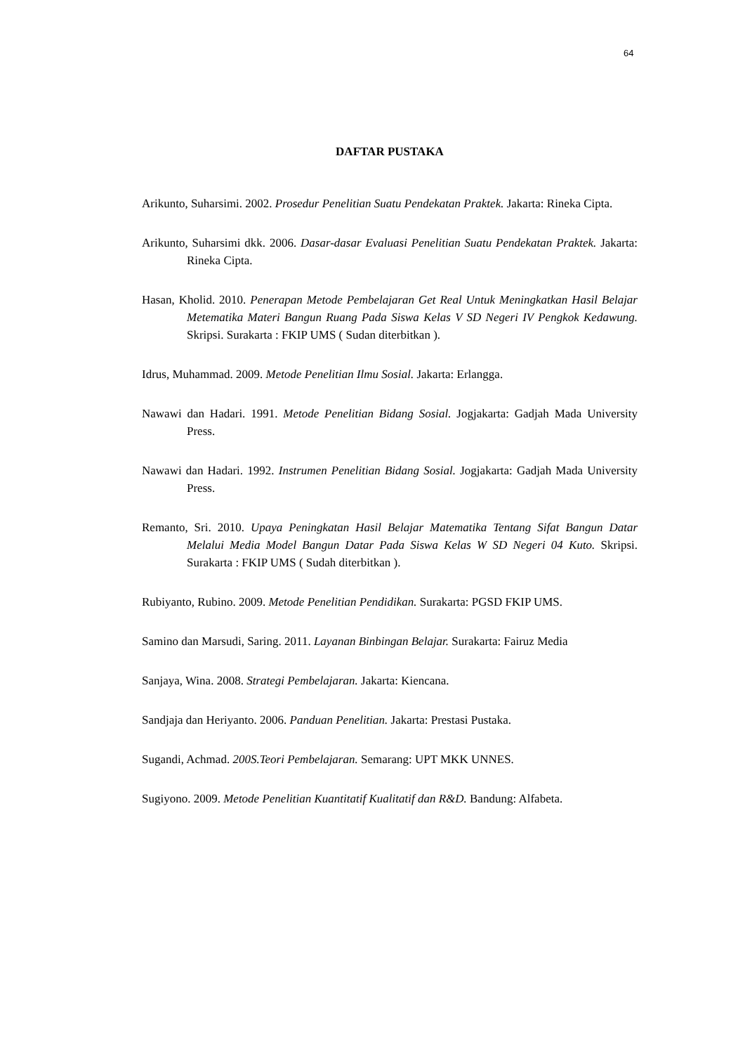64
DAFTAR PUSTAKA
Arikunto, Suharsimi. 2002. Prosedur Penelitian Suatu Pendekatan Praktek. Jakarta: Rineka Cipta.
Arikunto, Suharsimi dkk. 2006. Dasar-dasar Evaluasi Penelitian Suatu Pendekatan Praktek. Jakarta: Rineka Cipta.
Hasan, Kholid. 2010. Penerapan Metode Pembelajaran Get Real Untuk Meningkatkan Hasil Belajar Metematika Materi Bangun Ruang Pada Siswa Kelas V SD Negeri IV Pengkok Kedawung. Skripsi. Surakarta : FKIP UMS ( Sudan diterbitkan ).
Idrus, Muhammad. 2009. Metode Penelitian Ilmu Sosial. Jakarta: Erlangga.
Nawawi dan Hadari. 1991. Metode Penelitian Bidang Sosial. Jogjakarta: Gadjah Mada University Press.
Nawawi dan Hadari. 1992. Instrumen Penelitian Bidang Sosial. Jogjakarta: Gadjah Mada University Press.
Remanto, Sri. 2010. Upaya Peningkatan Hasil Belajar Matematika Tentang Sifat Bangun Datar Melalui Media Model Bangun Datar Pada Siswa Kelas W SD Negeri 04 Kuto. Skripsi. Surakarta : FKIP UMS ( Sudah diterbitkan ).
Rubiyanto, Rubino. 2009. Metode Penelitian Pendidikan. Surakarta: PGSD FKIP UMS.
Samino dan Marsudi, Saring. 2011. Layanan Binbingan Belajar. Surakarta: Fairuz Media
Sanjaya, Wina. 2008. Strategi Pembelajaran. Jakarta: Kiencana.
Sandjaja dan Heriyanto. 2006. Panduan Penelitian. Jakarta: Prestasi Pustaka.
Sugandi, Achmad. 200S.Teori Pembelajaran. Semarang: UPT MKK UNNES.
Sugiyono. 2009. Metode Penelitian Kuantitatif Kualitatif dan R&D. Bandung: Alfabeta.